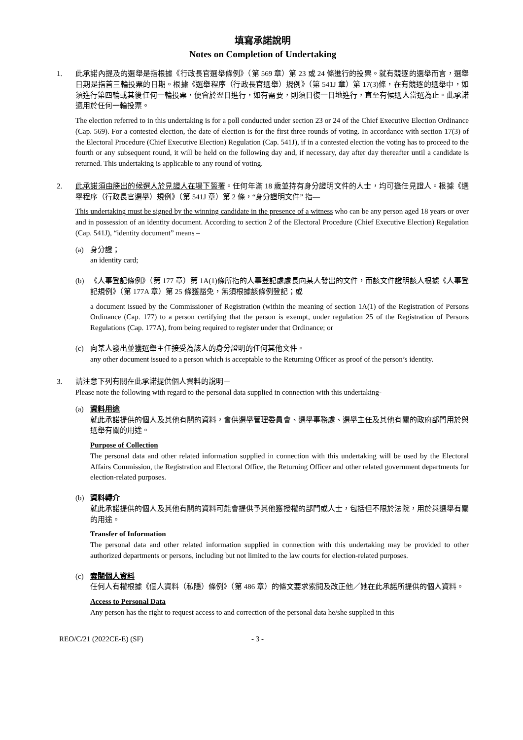填寫承諾說明
Notes on Completion of Undertaking
1. 此承諾內提及的選舉是指根據《行政長官選舉條例》（第 569 章）第 23 或 24 條進行的投票。就有競逐的選舉而言，選舉日期是指首三輪投票的日期。根據《選舉程序（行政長官選舉）規例》（第 541J 章）第 17(3)條，在有競逐的選舉中，如須進行第四輪或其後任何一輪投票，便會於翌日進行，如有需要，則須日復一日地進行，直至有候選人當選為止。此承諾適用於任何一輪投票。
The election referred to in this undertaking is for a poll conducted under section 23 or 24 of the Chief Executive Election Ordinance (Cap. 569). For a contested election, the date of election is for the first three rounds of voting. In accordance with section 17(3) of the Electoral Procedure (Chief Executive Election) Regulation (Cap. 541J), if in a contested election the voting has to proceed to the fourth or any subsequent round, it will be held on the following day and, if necessary, day after day thereafter until a candidate is returned. This undertaking is applicable to any round of voting.
2. 此承諾須由勝出的候選人於見證人在場下簽署。任何年滿 18 歲並持有身分證明文件的人士，均可擔任見證人。根據《選舉程序（行政長官選舉）規例》（第 541J 章）第 2 條，“身分證明文件” 指—
This undertaking must be signed by the winning candidate in the presence of a witness who can be any person aged 18 years or over and in possession of an identity document. According to section 2 of the Electoral Procedure (Chief Executive Election) Regulation (Cap. 541J), “identity document” means –
(a) 身分證；
an identity card;
(b) 《人事登記條例》（第 177 章）第 1A(1)條所指的人事登記處處長向某人發出的文件，而該文件證明該人根據《人事登記規例》（第 177A 章）第 25 條獲豁免，無須根據該條例登記；或
a document issued by the Commissioner of Registration (within the meaning of section 1A(1) of the Registration of Persons Ordinance (Cap. 177) to a person certifying that the person is exempt, under regulation 25 of the Registration of Persons Regulations (Cap. 177A), from being required to register under that Ordinance; or
(c) 向某人發出並獲選舉主任接受為該人的身分證明的任何其他文件。
any other document issued to a person which is acceptable to the Returning Officer as proof of the person’s identity.
3. 請注意下列有關在此承諾提供個人資料的說明－
Please note the following with regard to the personal data supplied in connection with this undertaking-
(a) 資料用途
就此承諾提供的個人及其他有關的資料，會供選舉管理委員會、選舉事務處、選舉主任及其他有關的政府部門用於與選舉有關的用途。
Purpose of Collection
The personal data and other related information supplied in connection with this undertaking will be used by the Electoral Affairs Commission, the Registration and Electoral Office, the Returning Officer and other related government departments for election-related purposes.
(b) 資料轉介
就此承諾提供的個人及其他有關的資料可能會提供予其他獲授權的部門或人士，包括但不限於法院，用於與選舉有關的用途。
Transfer of Information
The personal data and other related information supplied in connection with this undertaking may be provided to other authorized departments or persons, including but not limited to the law courts for election-related purposes.
(c) 索閱個人資料
任何人有權根據《個人資料（私隱）條例》（第 486 章）的條文要求索閱及改正他／她在此承諾所提供的個人資料。
Access to Personal Data
Any person has the right to request access to and correction of the personal data he/she supplied in this
REO/C/21 (2022CE-E) (SF) - 3 -